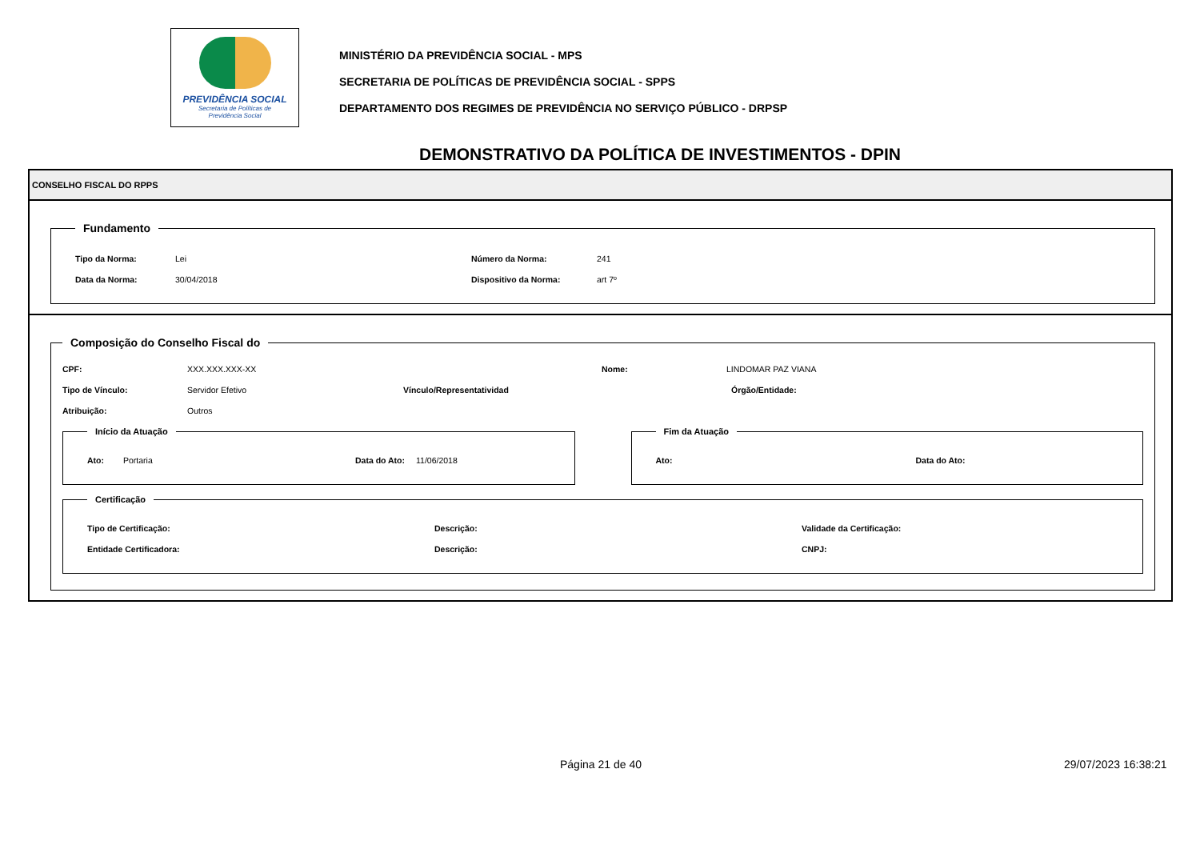PREVIDÊNCIA SOCIAL
Secretaria de Políticas de
Previdência Social
MINISTÉRIO DA PREVIDÊNCIA SOCIAL - MPS
SECRETARIA DE POLÍTICAS DE PREVIDÊNCIA SOCIAL - SPPS
DEPARTAMENTO DOS REGIMES DE PREVIDÊNCIA NO SERVIÇO PÚBLICO - DRPSP
DEMONSTRATIVO DA POLÍTICA DE INVESTIMENTOS - DPIN
CONSELHO FISCAL DO RPPS
Fundamento
Tipo da Norma: Lei Número da Norma: 241
Data da Norma: 30/04/2018 Dispositivo da Norma: art 7º
Composição do Conselho Fiscal do
CPF: XXX.XXX.XXX-XX Nome: LINDOMAR PAZ VIANA
Tipo de Vínculo: Servidor Efetivo Vínculo/Representatividad Órgão/Entidade:
Atribuição: Outros
Início da Atuação
Ato: Portaria Data do Ato: 11/06/2018
Fim da Atuação
Ato: Data do Ato:
Certificação
Tipo de Certificação: Descrição: Validade da Certificação:
Entidade Certificadora: Descrição: CNPJ:
Página 21 de 40 29/07/2023 16:38:21